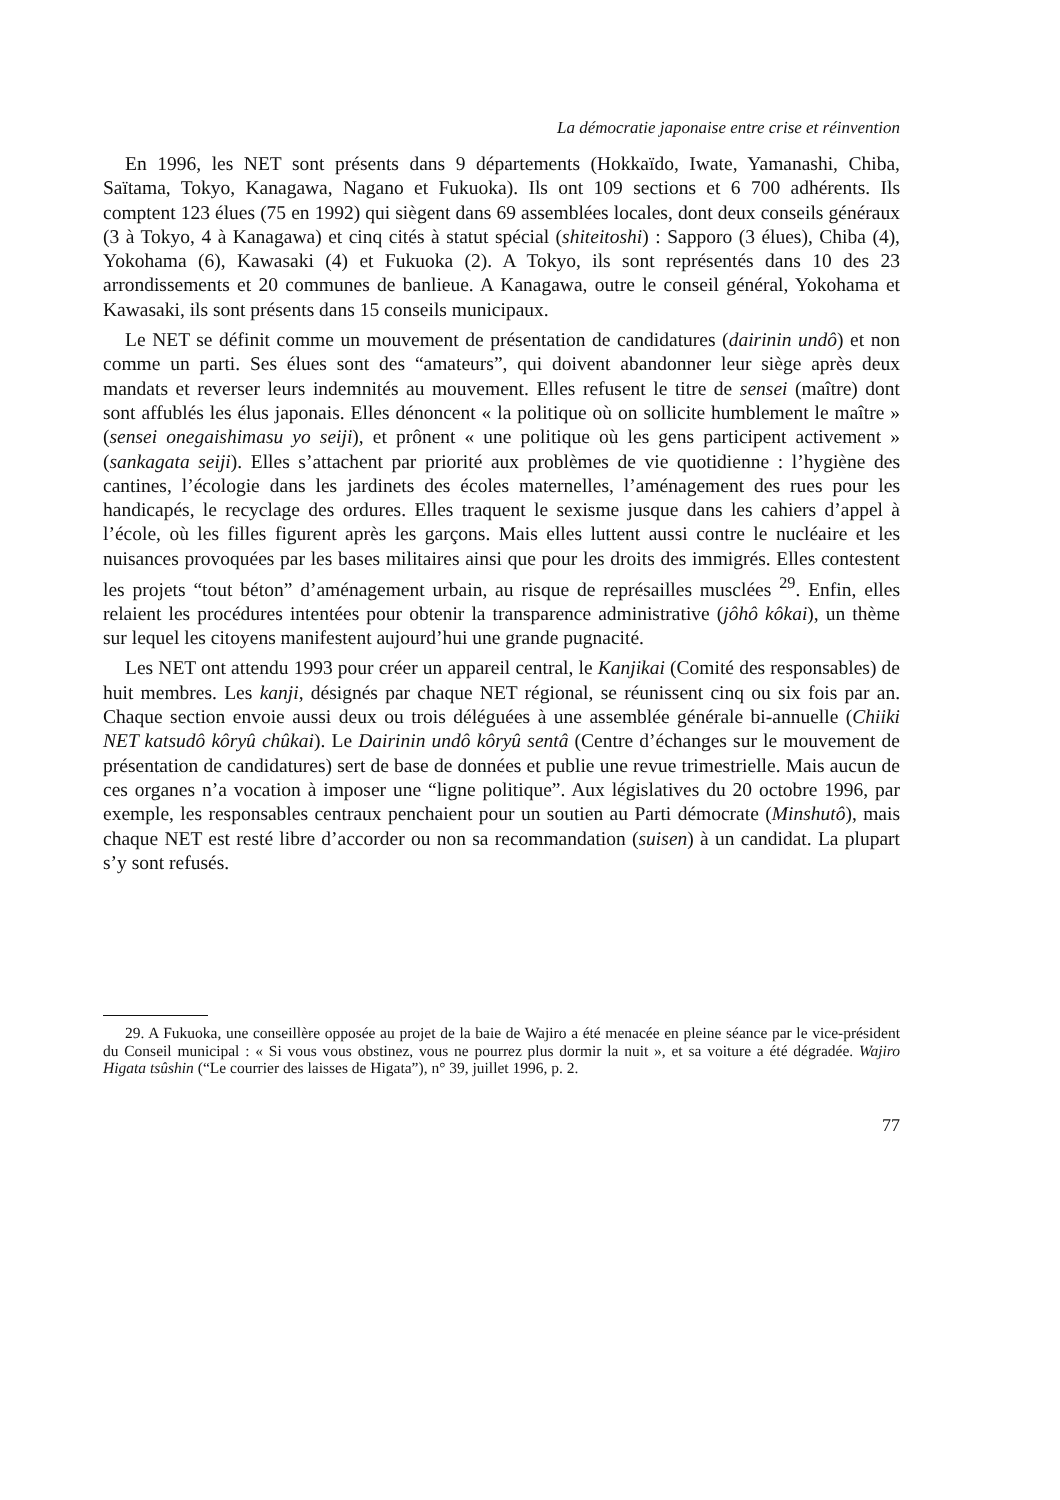La démocratie japonaise entre crise et réinvention
En 1996, les NET sont présents dans 9 départements (Hokkaïdo, Iwate, Yamanashi, Chiba, Saïtama, Tokyo, Kanagawa, Nagano et Fukuoka). Ils ont 109 sections et 6 700 adhérents. Ils comptent 123 élues (75 en 1992) qui siègent dans 69 assemblées locales, dont deux conseils généraux (3 à Tokyo, 4 à Kanagawa) et cinq cités à statut spécial (shiteitoshi) : Sapporo (3 élues), Chiba (4), Yokohama (6), Kawasaki (4) et Fukuoka (2). A Tokyo, ils sont représentés dans 10 des 23 arrondissements et 20 communes de banlieue. A Kanagawa, outre le conseil général, Yokohama et Kawasaki, ils sont présents dans 15 conseils municipaux.
Le NET se définit comme un mouvement de présentation de candidatures (dairinin undô) et non comme un parti. Ses élues sont des “amateurs”, qui doivent abandonner leur siège après deux mandats et reverser leurs indemnités au mouvement. Elles refusent le titre de sensei (maître) dont sont affublés les élus japonais. Elles dénoncent « la politique où on sollicite humblement le maître » (sensei onegaishimasu yo seiji), et prônent « une politique où les gens participent activement » (sankagata seiji). Elles s’attachent par priorité aux problèmes de vie quotidienne : l’hygiène des cantines, l’écologie dans les jardinets des écoles maternelles, l’aménagement des rues pour les handicapés, le recyclage des ordures. Elles traquent le sexisme jusque dans les cahiers d’appel à l’école, où les filles figurent après les garçons. Mais elles luttent aussi contre le nucléaire et les nuisances provoquées par les bases militaires ainsi que pour les droits des immigrés. Elles contestent les projets “tout béton” d’aménagement urbain, au risque de représailles musclées <sup>29</sup>. Enfin, elles relaient les procédures intentées pour obtenir la transparence administrative (jôhô kôkai), un thème sur lequel les citoyens manifestent aujourd’hui une grande pugnacité.
Les NET ont attendu 1993 pour créer un appareil central, le Kanjikai (Comité des responsables) de huit membres. Les kanji, désignés par chaque NET régional, se réunissent cinq ou six fois par an. Chaque section envoie aussi deux ou trois déléguées à une assemblée générale bi-annuelle (Chiiki NET katsudô kôryû chûkai). Le Dairinin undô kôryû sentâ (Centre d’échanges sur le mouvement de présentation de candidatures) sert de base de données et publie une revue trimestrielle. Mais aucun de ces organes n’a vocation à imposer une “ligne politique”. Aux législatives du 20 octobre 1996, par exemple, les responsables centraux penchaient pour un soutien au Parti démocrate (Minshutô), mais chaque NET est resté libre d’accorder ou non sa recommandation (suisen) à un candidat. La plupart s’y sont refusés.
29. A Fukuoka, une conseillère opposée au projet de la baie de Wajiro a été menacée en pleine séance par le vice-président du Conseil municipal : « Si vous vous obstinez, vous ne pourrez plus dormir la nuit », et sa voiture a été dégradée. Wajiro Higata tsûshin (“Le courrier des laisses de Higata”), n° 39, juillet 1996, p. 2.
77